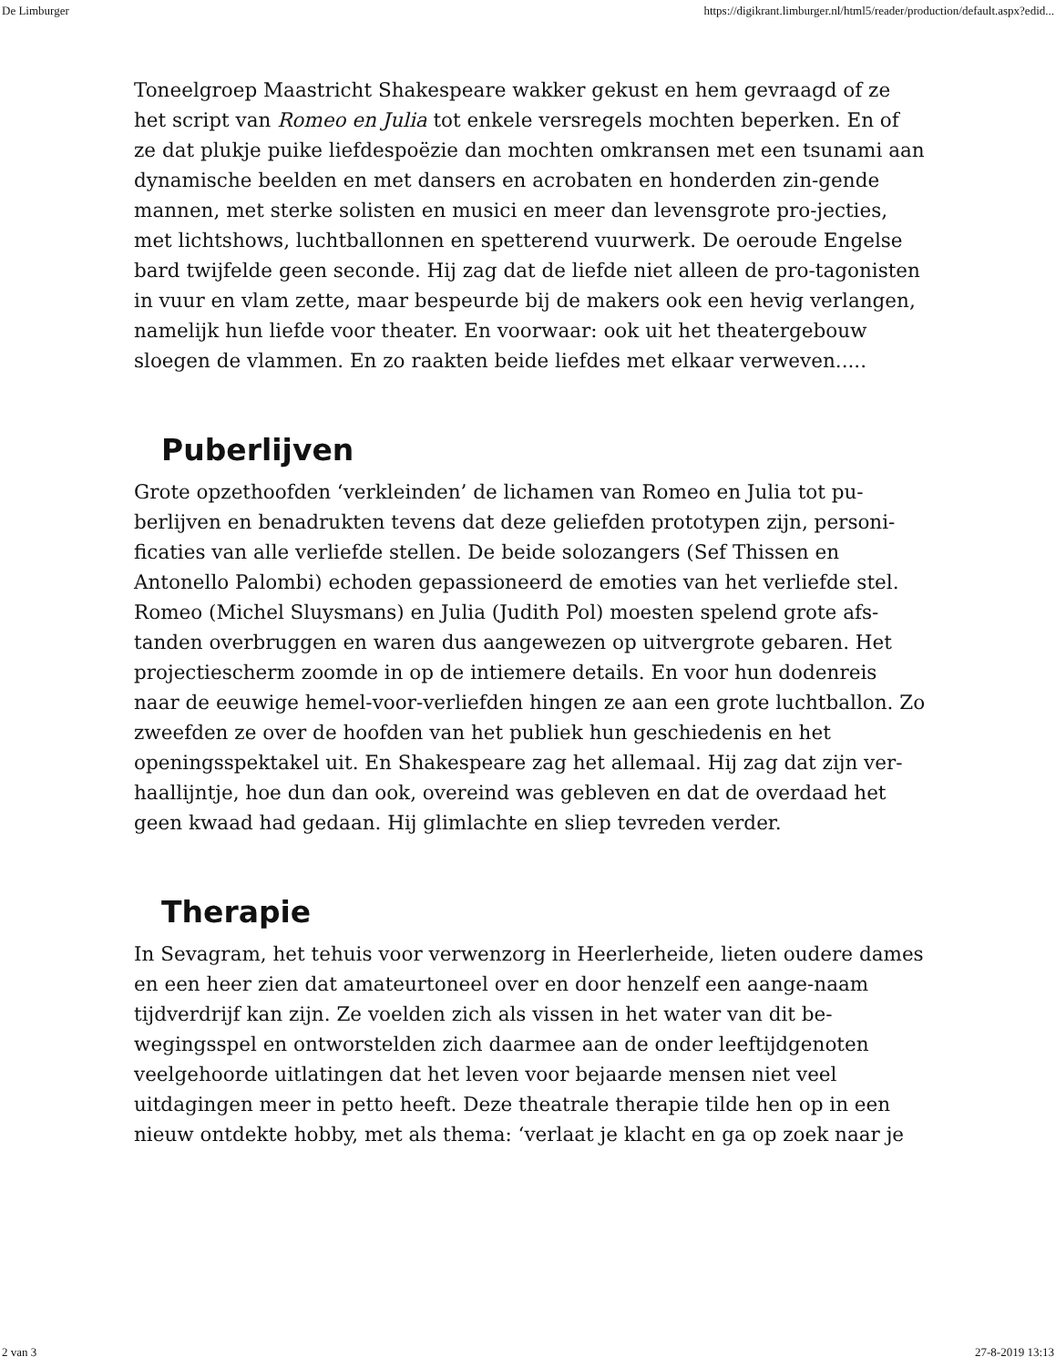De Limburger https://digikrant.limburger.nl/html5/reader/production/default.aspx?edid...
Toneelgroep Maastricht Shakespeare wakker gekust en hem gevraagd of ze het script van Romeo en Julia tot enkele versregels mochten beperken. En of ze dat plukje puike liefdespoëzie dan mochten omkransen met een tsunami aan dynamische beelden en met dansers en acrobaten en honderden zin-gende mannen, met sterke solisten en musici en meer dan levensgrote pro-jecties, met lichtshows, luchtballonnen en spetterend vuurwerk. De oeroude Engelse bard twijfelde geen seconde. Hij zag dat de liefde niet alleen de pro-tagonisten in vuur en vlam zette, maar bespeurde bij de makers ook een hevig verlangen, namelijk hun liefde voor theater. En voorwaar: ook uit het theatergebouw sloegen de vlammen. En zo raakten beide liefdes met elkaar verweven.....
Puberlijven
Grote opzethoofden ‘verkleinden’ de lichamen van Romeo en Julia tot pu-berlijven en benadrukten tevens dat deze geliefden prototypen zijn, personi-ficaties van alle verliefde stellen. De beide solozangers (Sef Thissen en Antonello Palombi) echoden gepassioneerd de emoties van het verliefde stel. Romeo (Michel Sluysmans) en Julia (Judith Pol) moesten spelend grote afs-tanden overbruggen en waren dus aangewezen op uitvergrote gebaren. Het projectiescherm zoomde in op de intiemere details. En voor hun dodenreis naar de eeuwige hemel-voor-verliefden hingen ze aan een grote luchtballon. Zo zweefden ze over de hoofden van het publiek hun geschiedenis en het openingsspektakel uit. En Shakespeare zag het allemaal. Hij zag dat zijn ver-haallijntje, hoe dun dan ook, overeind was gebleven en dat de overdaad het geen kwaad had gedaan. Hij glimlachte en sliep tevreden verder.
Therapie
In Sevagram, het tehuis voor verwenzorg in Heerlerheide, lieten oudere dames en een heer zien dat amateurtoneel over en door henzelf een aange-naam tijdverdrijf kan zijn. Ze voelden zich als vissen in het water van dit be-wegingsspel en ontworstelden zich daarmee aan de onder leeftijdgenoten veelgehoorde uitlatingen dat het leven voor bejaarde mensen niet veel uitdagingen meer in petto heeft. Deze theatrale therapie tilde hen op in een nieuw ontdekte hobby, met als thema: ‘verlaat je klacht en ga op zoek naar je
2 van 3 27-8-2019 13:13